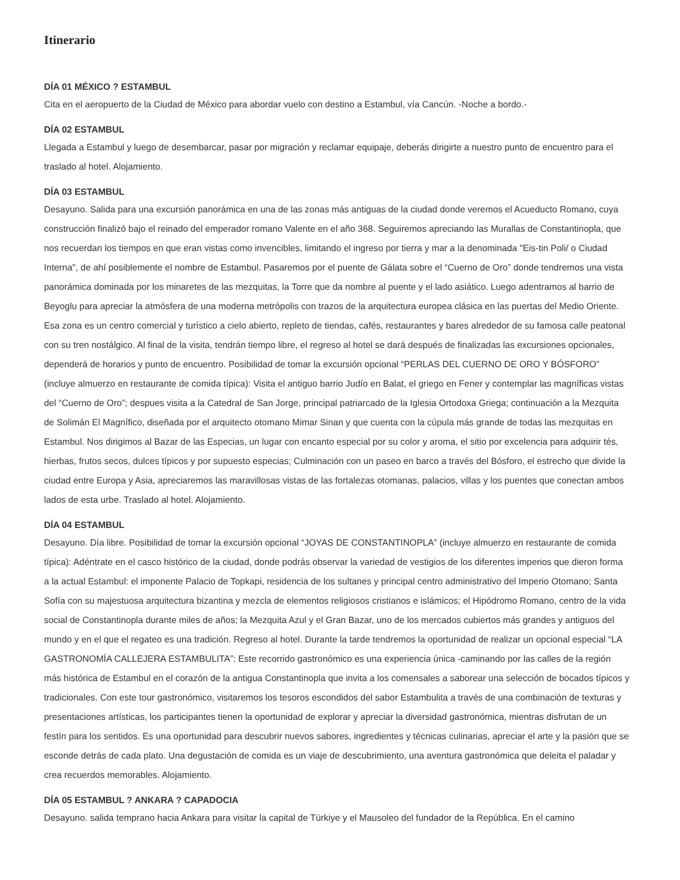Itinerario
DÍA 01 MÉXICO ? ESTAMBUL
Cita en el aeropuerto de la Ciudad de México para abordar vuelo con destino a Estambul, vía Cancún. -Noche a bordo.-
DÍA 02 ESTAMBUL
Llegada a Estambul y luego de desembarcar, pasar por migración y reclamar equipaje, deberás dirigirte a nuestro punto de encuentro para el traslado al hotel. Alojamiento.
DÍA 03 ESTAMBUL
Desayuno. Salida para una excursión panorámica en una de las zonas más antiguas de la ciudad donde veremos el Acueducto Romano, cuya construcción finalizó bajo el reinado del emperador romano Valente en el año 368. Seguiremos apreciando las Murallas de Constantinopla, que nos recuerdan los tiempos en que eran vistas como invencibles, limitando el ingreso por tierra y mar a la denominada "Eis-tin Poli/ o Ciudad Interna", de ahí posiblemente el nombre de Estambul. Pasaremos por el puente de Gálata sobre el “Cuerno de Oro” donde tendremos una vista panorámica dominada por los minaretes de las mezquitas, la Torre que da nombre al puente y el lado asiático. Luego adentramos al barrio de Beyoglu para apreciar la atmósfera de una moderna metrópolis con trazos de la arquitectura europea clásica en las puertas del Medio Oriente. Esa zona es un centro comercial y turístico a cielo abierto, repleto de tiendas, cafés, restaurantes y bares alrededor de su famosa calle peatonal con su tren nostálgico. Al final de la visita, tendrán tiempo libre, el regreso al hotel se dará después de finalizadas las excursiones opcionales, dependerá de horarios y punto de encuentro. Posibilidad de tomar la excursión opcional “PERLAS DEL CUERNO DE ORO Y BÓSFORO” (incluye almuerzo en restaurante de comida típica): Visita el antiguo barrio Judío en Balat, el griego en Fener y contemplar las magníficas vistas del “Cuerno de Oro”; despues visita a la Catedral de San Jorge, principal patriarcado de la Iglesia Ortodoxa Griega; continuación a la Mezquita de Solimán El Magnífico, diseñada por el arquitecto otomano Mimar Sinan y que cuenta con la cúpula más grande de todas las mezquitas en Estambul. Nos dirigimos al Bazar de las Especias, un lugar con encanto especial por su color y aroma, el sitio por excelencia para adquirir tés, hierbas, frutos secos, dulces típicos y por supuesto especias; Culminación con un paseo en barco a través del Bósforo, el estrecho que divide la ciudad entre Europa y Asia, apreciaremos las maravillosas vistas de las fortalezas otomanas, palacios, villas y los puentes que conectan ambos lados de esta urbe. Traslado al hotel. Alojamiento.
DÍA 04 ESTAMBUL
Desayuno. Día libre. Posibilidad de tomar la excursión opcional “JOYAS DE CONSTANTINOPLA” (incluye almuerzo en restaurante de comida típica): Adéntrate en el casco histórico de la ciudad, donde podrás observar la variedad de vestigios de los diferentes imperios que dieron forma a la actual Estambul: el imponente Palacio de Topkapi, residencia de los sultanes y principal centro administrativo del Imperio Otomano; Santa Sofía con su majestuosa arquitectura bizantina y mezcla de elementos religiosos cristianos e islámicos; el Hipódromo Romano, centro de la vida social de Constantinopla durante miles de años; la Mezquita Azul y el Gran Bazar, uno de los mercados cubiertos más grandes y antiguos del mundo y en el que el regateo es una tradición. Regreso al hotel. Durante la tarde tendremos la oportunidad de realizar un opcional especial “LA GASTRONOMÍA CALLEJERA ESTAMBULITA”: Este recorrido gastronómico es una experiencia única -caminando por las calles de la región más histórica de Estambul en el corazón de la antigua Constantinopla que invita a los comensales a saborear una selección de bocados típicos y tradicionales. Con este tour gastronómico, visitaremos los tesoros escondidos del sabor Estambulita a través de una combinación de texturas y presentaciones artísticas, los participantes tienen la oportunidad de explorar y apreciar la diversidad gastronómica, mientras disfrutan de un festín para los sentidos. Es una oportunidad para descubrir nuevos sabores, ingredientes y técnicas culinarias, apreciar el arte y la pasión que se esconde detrás de cada plato. Una degustación de comida es un viaje de descubrimiento, una aventura gastronómica que deleita el paladar y crea recuerdos memorables. Alojamiento.
DÍA 05 ESTAMBUL ? ANKARA ? CAPADOCIA
Desayuno. salida temprano hacia Ankara para visitar la capital de Türkiye y el Mausoleo del fundador de la República. En el camino